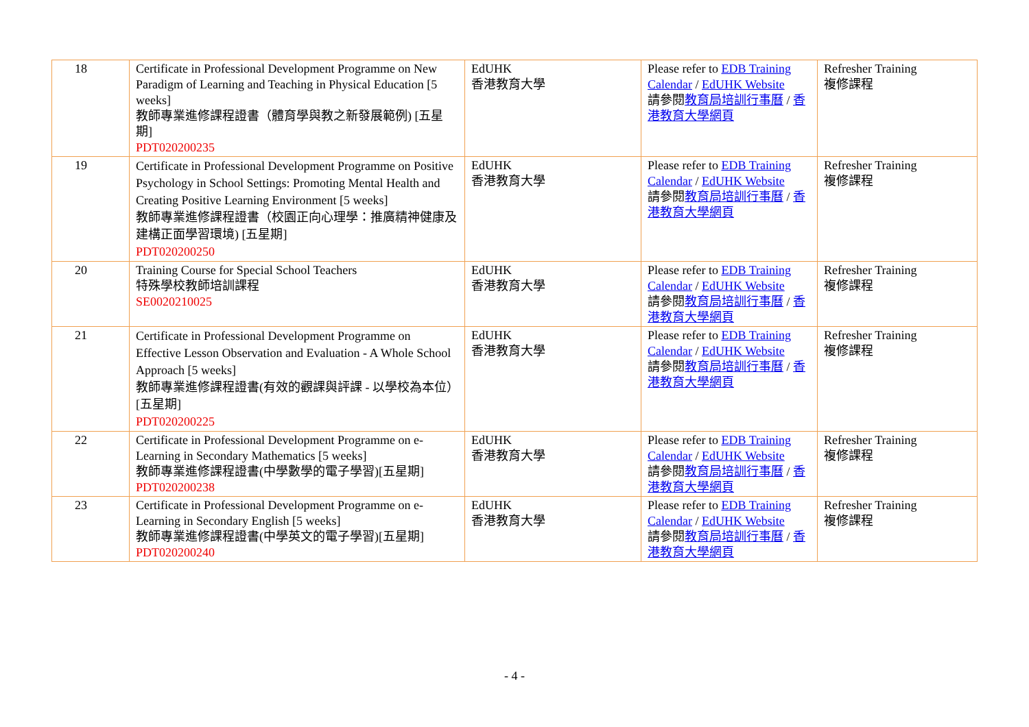| 18 | Certificate in Professional Development Programme on New Paradigm of Learning and Teaching in Physical Education [5 weeks] 教師專業進修課程證書（體育學與教之新發展範例) [五星期] PDT020200235 | EdUHK 香港教育大學 | Please refer to EDB Training Calendar / EdUHK Website 請參閱 教育局培訓行事曆 / 香港教育大學網頁 | Refresher Training 複修課程 |
| 19 | Certificate in Professional Development Programme on Positive Psychology in School Settings: Promoting Mental Health and Creating Positive Learning Environment [5 weeks] 教師專業進修課程證書（校園正向心理學：推廣精神健康及建構正面學習環境) [五星期] PDT020200250 | EdUHK 香港教育大學 | Please refer to EDB Training Calendar / EdUHK Website 請參閱 教育局培訓行事曆 / 香港教育大學網頁 | Refresher Training 複修課程 |
| 20 | Training Course for Special School Teachers 特殊學校教師培訓課程 SE0020210025 | EdUHK 香港教育大學 | Please refer to EDB Training Calendar / EdUHK Website 請參閱 教育局培訓行事曆 / 香港教育大學網頁 | Refresher Training 複修課程 |
| 21 | Certificate in Professional Development Programme on Effective Lesson Observation and Evaluation - A Whole School Approach [5 weeks] 教師專業進修課程證書(有效的觀課與評課 - 以學校為本位）[五星期] PDT020200225 | EdUHK 香港教育大學 | Please refer to EDB Training Calendar / EdUHK Website 請參閱 教育局培訓行事曆 / 香港教育大學網頁 | Refresher Training 複修課程 |
| 22 | Certificate in Professional Development Programme on e-Learning in Secondary Mathematics [5 weeks] 教師專業進修課程證書(中學數學的電子學習)[五星期] PDT020200238 | EdUHK 香港教育大學 | Please refer to EDB Training Calendar / EdUHK Website 請參閱 教育局培訓行事曆 / 香港教育大學網頁 | Refresher Training 複修課程 |
| 23 | Certificate in Professional Development Programme on e-Learning in Secondary English [5 weeks] 教師專業進修課程證書(中學英文的電子學習)[五星期] PDT020200240 | EdUHK 香港教育大學 | Please refer to EDB Training Calendar / EdUHK Website 請參閱 教育局培訓行事曆 / 香港教育大學網頁 | Refresher Training 複修課程 |
- 4 -